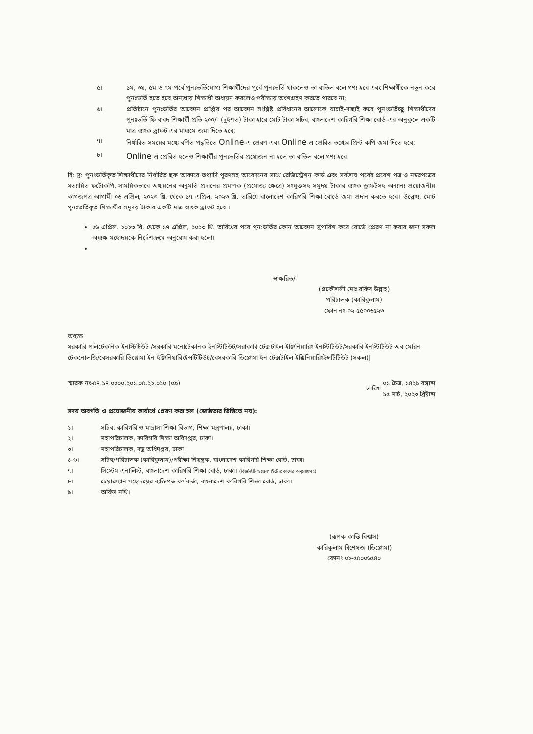৫। ১ম, ৩য়, ৫ম ও ৭ম পর্বে পুনঃভর্তিযোগ্য শিক্ষার্থীদের পুর্বে পুনঃভর্তি থাকলেও তা বাতিল বলে গণ্য হবে এবং শিক্ষার্থীকে নতুন করে পুনঃভর্তি হতে হবে অন্যথায় শিক্ষার্থী অধ্যয়ন করলেও পরীক্ষায় অংশগ্রহণ করতে পারবে না;
৬। প্রতিষ্ঠানে পুনঃভর্তির আবেদন প্রাপ্তির পর আবেদন সংশ্লিষ্ট প্রবিধানের আলোকে যাচাই-বাছাই করে পুনঃভর্তিচ্ছু শিক্ষার্থীদের পুনঃভর্তি ফি বাবদ শিক্ষার্থী প্রতি ২০০/- (দুইশত) টাকা হারে মোট টাকা সচিব, বাংলাদেশ কারিগরি শিক্ষা বোর্ড-এর অনুকুলে একটি মাত্র ব্যাংক ড্রাফট এর মাধ্যমে জমা দিতে হবে;
৭। নির্ধারিত সময়ের মধ্যে বর্ণিত পদ্ধতিতে Online-এ প্রেরণ এবং Online-এ প্রেরিত তথ্যের প্রিন্ট কপি জমা দিতে হবে;
৮।
Online-এ প্রেরিত হলেও শিক্ষার্থীর পূনঃভর্তির প্রয়োজন না হলে তা বাতিল বলে গণ্য হবে।
বি: দ্র: পুনঃভর্তিকৃত শিক্ষার্থীদের নির্ধারিত ছক আকারে তথ্যাদি পূরণসহ আবেদনের সাথে রেজিস্ট্রেশন কার্ড এবং সর্বশেষ পর্বের প্রবেশ পত্র ও নম্বরপত্রের সত্যায়িত ফটোকপি, সাময়িকভাবে অধ্যয়নের অনুমতি প্রদানের প্রমাণক (প্রযোজ্য ক্ষেত্রে) সংযুক্তসহ সমুদয় টাকার ব্যাংক ড্রাফটসহ অন্যান্য প্রয়োজনীয় কাগজপত্র আগামী ০৬ এপ্রিল, ২০২৩ খ্রি. থেকে ১৭ এপ্রিল, ২০২৩ খ্রি. তারিখে বাংলাদেশ কারিগরি শিক্ষা বোর্ডে জমা প্রদান করতে হবে। উল্লেখ্য, মোট পুনঃভর্তিকৃত শিক্ষার্থীর সমূদয় টাকার একটি মাত্র ব্যাংক ড্রাফট হবে ।
০৬ এপ্রিল, ২০২৩ খ্রি. থেকে ১৭ এপ্রিল, ২০২৩ খ্রি. তারিখের পরে পূন:ভর্তির কোন আবেদন সুপারিশ করে বোর্ডে প্রেরণ না করার জন্য সকল অধ্যক্ষ মহোদয়কে নির্দেশক্রমে অনুরোধ করা হলো।
স্বাক্ষরিত/-
(প্রকৌশলী মোঃ রকিব উল্লাহ)
পরিচালক (কারিকুলাম)
ফোন নং-০২-৫৫০০৬৫২৩
অধ্যক্ষ
সরকারি পলিটেকনিক ইনস্টিটিউট /সরকারি মনোটেকনিক ইনস্টিটিউট/সরাকারি টেক্সটাইল ইঞ্জিনিয়ারিং ইনস্টিটিউট/সরকারি ইনস্টিটিউট অব মেরিন টেকনোলজি/বেসরকারি ডিপ্লোমা ইন ইঞ্জিনিয়ারিংইন্সটিটিউট/বেসরকারি ডিপ্লোমা ইন টেক্সটাইল ইঞ্জিনিয়ারিংইন্সটিটিউট (সকল)|
স্মারক নং-৫৭.১৭.০০০০.২০১.০৫.২২.০১০ (০৯)
তারিখ ০১ চৈত্র, ১৪২৯ বঙ্গাব্দ ১৫ মার্চ, ২০২৩ খ্রিষ্টাব্দ
সদয় অবগতি ও প্রয়োজনীয় কার্যার্থে প্রেরণ করা হল (জ্যেষ্ঠতার ভিত্তিতে নয়):
১। সচিব, কারিগরি ও মাদ্রাসা শিক্ষা বিভাগ, শিক্ষা মন্ত্রণালয়, ঢাকা।
২। মহাপরিচালক, কারিগরি শিক্ষা অধিদপ্তর, ঢাকা।
৩। মহাপরিচালক, বস্ত্র অধিদপ্তর, ঢাকা।
৪-৬। সচিব/পরিচালক (কারিকুলাম)/পরীক্ষা নিয়ন্ত্রক, বাংলাদেশ কারিগরি শিক্ষা বোর্ড, ঢাকা।
৭। সিস্টেম এনালিস্ট, বাংলাদেশ কারিগরি শিক্ষা বোর্ড, ঢাকা। (বিজ্ঞপ্তিটি ওয়েবসাইটে প্রকাশের অনুরোধসহ)
৮। চেয়ারম্যান মহোদয়ের ব্যক্তিগত কর্মকর্তা, বাংলাদেশ কারিগরি শিক্ষা বোর্ড, ঢাকা।
৯। অফিস নথি।
(রূপক কান্তি বিশ্বাস)
কারিকুলাম বিশেষজ্ঞ (ডিপ্লোমা)
ফোনঃ ০২-৫৫০০৬৫৪০